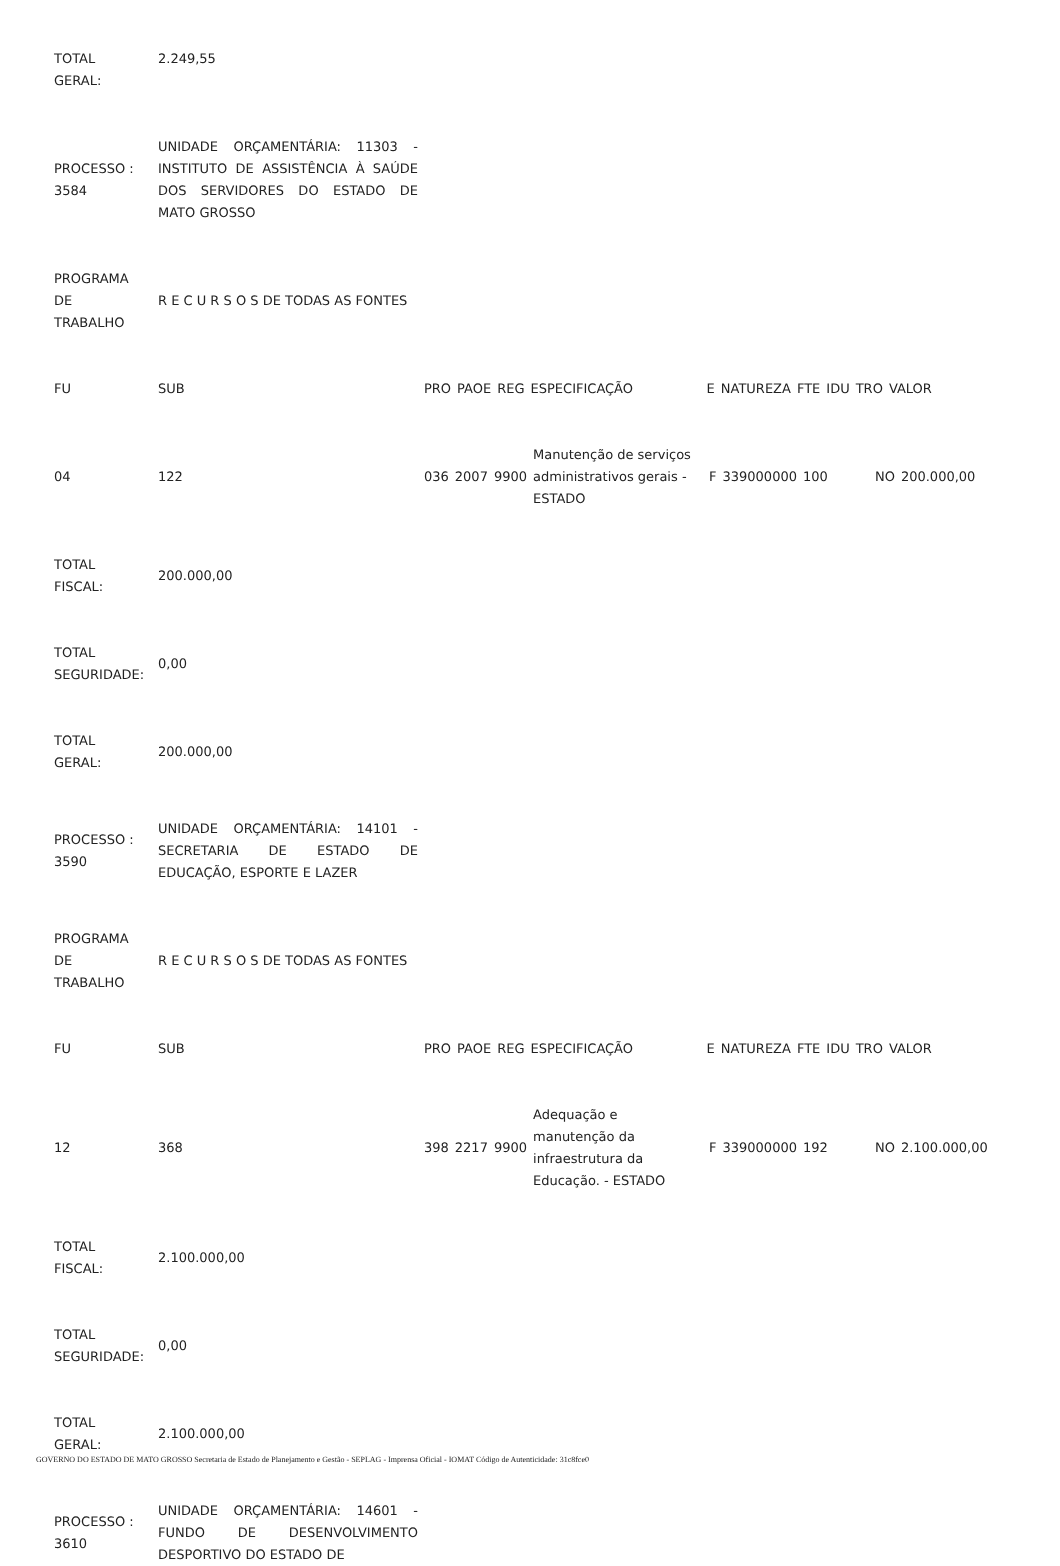| TOTAL GERAL: | 2.249,55 |
| PROCESSO : 3584 | UNIDADE ORÇAMENTÁRIA: 11303 - INSTITUTO DE ASSISTÊNCIA À SAÚDE DOS SERVIDORES DO ESTADO DE MATO GROSSO |
| PROGRAMA DE TRABALHO | R E C U R S O S DE TODAS AS FONTES |
| FU | SUB | PRO | PAOE | REG | ESPECIFICAÇÃO | E | NATUREZA | FTE | IDU | TRO | VALOR |
| 04 | 122 | 036 | 2007 | 9900 | Manutenção de serviços administrativos gerais - ESTADO | F | 339000000 | 100 | | NO | 200.000,00 |
| TOTAL FISCAL: | 200.000,00 |
| TOTAL SEGURIDADE: | 0,00 |
| TOTAL GERAL: | 200.000,00 |
| PROCESSO : 3590 | UNIDADE ORÇAMENTÁRIA: 14101 - SECRETARIA DE ESTADO DE EDUCAÇÃO, ESPORTE E LAZER |
| PROGRAMA DE TRABALHO | R E C U R S O S DE TODAS AS FONTES |
| FU | SUB | PRO | PAOE | REG | ESPECIFICAÇÃO | E | NATUREZA | FTE | IDU | TRO | VALOR |
| 12 | 368 | 398 | 2217 | 9900 | Adequação e manutenção da infraestrutura da Educação. - ESTADO | F | 339000000 | 192 | | NO | 2.100.000,00 |
| TOTAL FISCAL: | 2.100.000,00 |
| TOTAL SEGURIDADE: | 0,00 |
| TOTAL GERAL: | 2.100.000,00 |
| PROCESSO : 3610 | UNIDADE ORÇAMENTÁRIA: 14601 - FUNDO DE DESENVOLVIMENTO DESPORTIVO DO ESTADO DE |
GOVERNO DO ESTADO DE MATO GROSSO Secretaria de Estado de Planejamento e Gestão - SEPLAG - Imprensa Oficial - IOMAT Código de Autenticidade: 31c8fce0